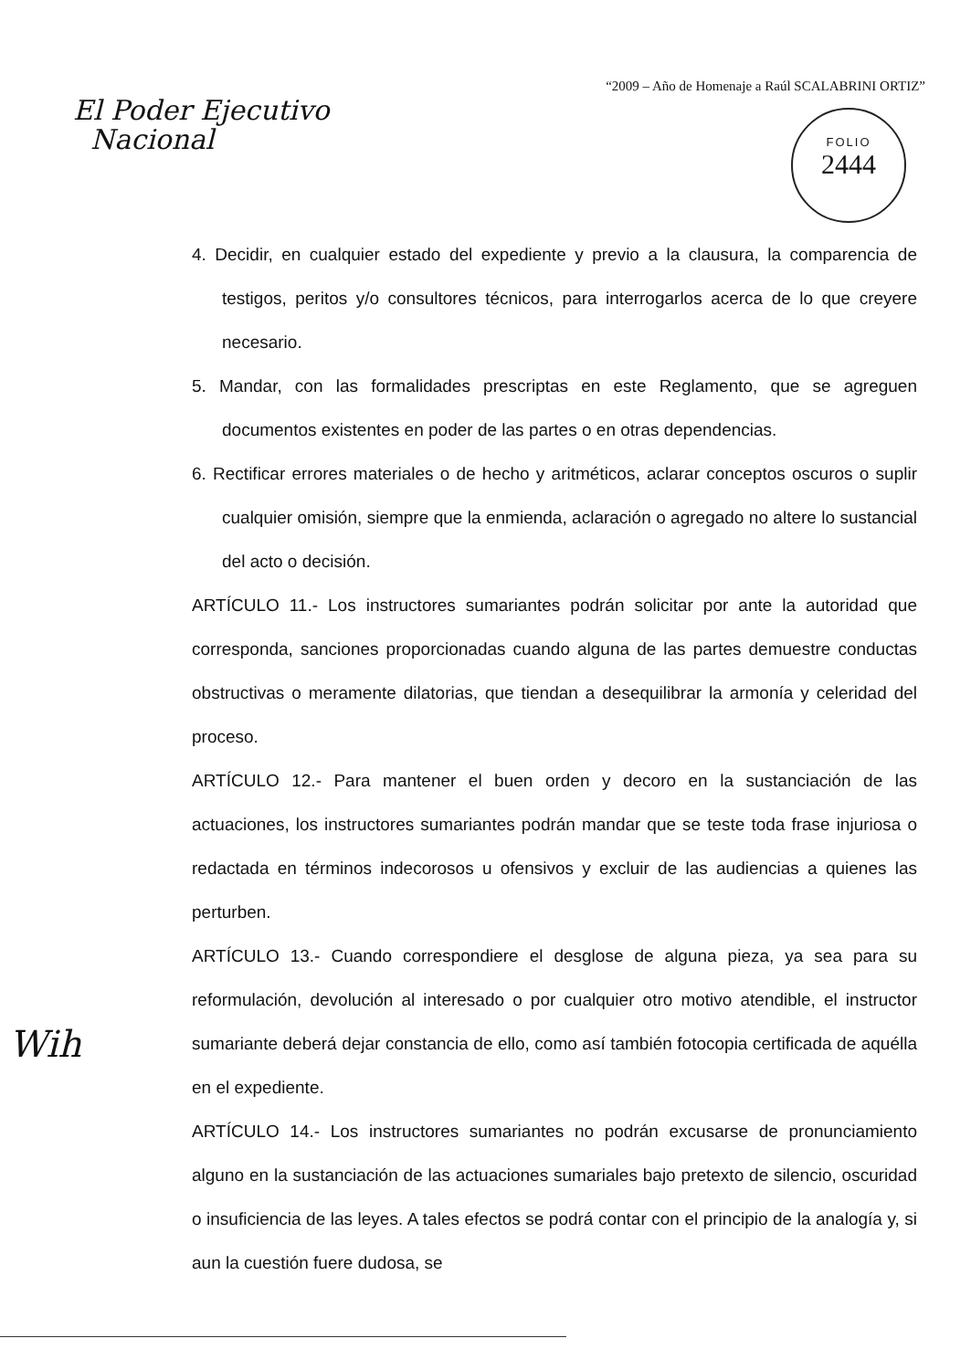“2009 – Año de Homenaje a Raúl SCALABRINI ORTIZ”
El Poder Ejecutivo
Nacional
FOLIO
2444
4. Decidir, en cualquier estado del expediente y previo a la clausura, la comparencia de testigos, peritos y/o consultores técnicos, para interrogarlos acerca de lo que creyere necesario.
5. Mandar, con las formalidades prescriptas en este Reglamento, que se agreguen documentos existentes en poder de las partes o en otras dependencias.
6. Rectificar errores materiales o de hecho y aritméticos, aclarar conceptos oscuros o suplir cualquier omisión, siempre que la enmienda, aclaración o agregado no altere lo sustancial del acto o decisión.
ARTÍCULO 11.- Los instructores sumariantes podrán solicitar por ante la autoridad que corresponda, sanciones proporcionadas cuando alguna de las partes demuestre conductas obstructivas o meramente dilatorias, que tiendan a desequilibrar la armonía y celeridad del proceso.
ARTÍCULO 12.- Para mantener el buen orden y decoro en la sustanciación de las actuaciones, los instructores sumariantes podrán mandar que se teste toda frase injuriosa o redactada en términos indecorosos u ofensivos y excluir de las audiencias a quienes las perturben.
ARTÍCULO 13.- Cuando correspondiere el desglose de alguna pieza, ya sea para su reformulación, devolución al interesado o por cualquier otro motivo atendible, el instructor sumariante deberá dejar constancia de ello, como así también fotocopia certificada de aquélla en el expediente.
ARTÍCULO 14.- Los instructores sumariantes no podrán excusarse de pronunciamiento alguno en la sustanciación de las actuaciones sumariales bajo pretexto de silencio, oscuridad o insuficiencia de las leyes. A tales efectos se podrá contar con el principio de la analogía y, si aun la cuestión fuere dudosa, se
Wih